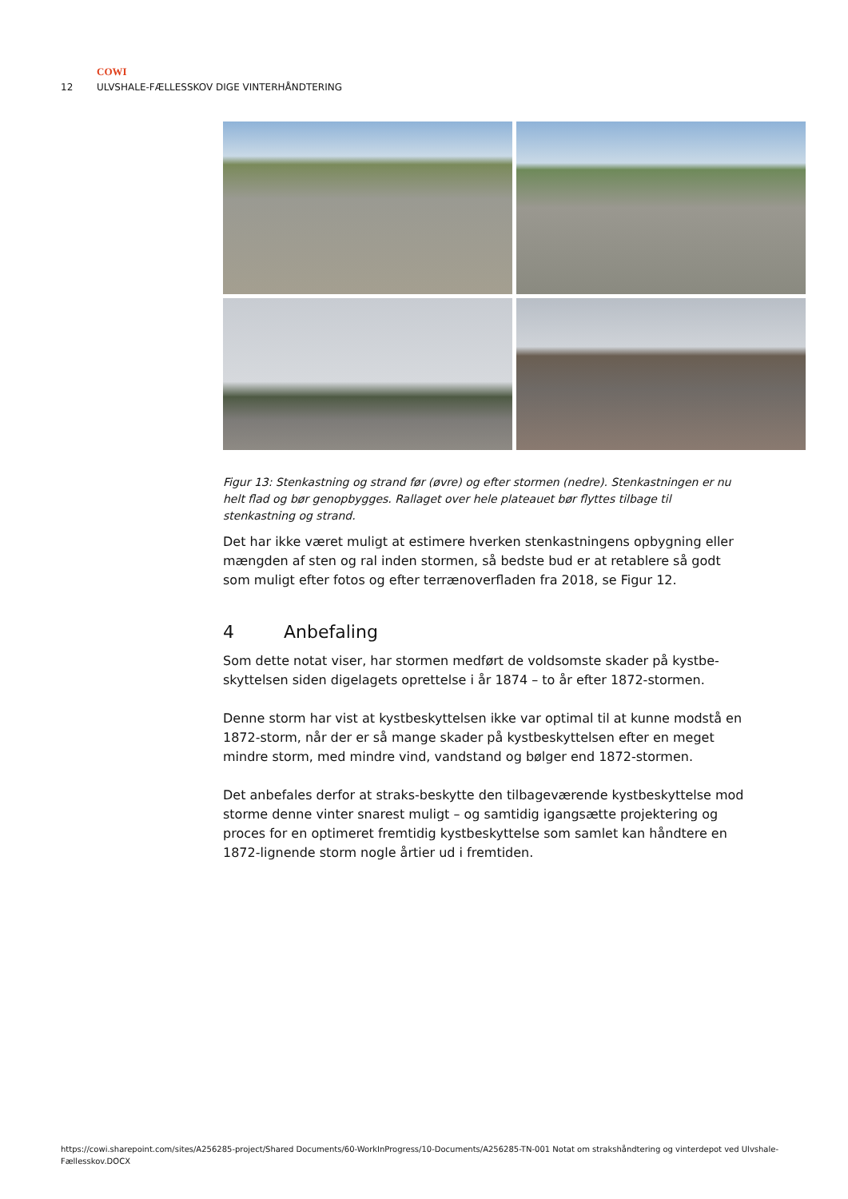COWI
12 ULVSHALE-FÆLLESSKOV DIGE VINTERHÅNDTERING
Figur 13: Stenkastning og strand før (øvre) og efter stormen (nedre). Stenkastningen er nu helt flad og bør genopbygges. Rallaget over hele plateauet bør flyttes tilbage til stenkastning og strand.
Det har ikke været muligt at estimere hverken stenkastningens opbygning eller mængden af sten og ral inden stormen, så bedste bud er at retablere så godt som muligt efter fotos og efter terrænoverfladen fra 2018, se Figur 12.
4 Anbefaling
Som dette notat viser, har stormen medført de voldsomste skader på kystbe-skyttelsen siden digelagets oprettelse i år 1874 – to år efter 1872-stormen.
Denne storm har vist at kystbeskyttelsen ikke var optimal til at kunne modstå en 1872-storm, når der er så mange skader på kystbeskyttelsen efter en meget mindre storm, med mindre vind, vandstand og bølger end 1872-stormen.
Det anbefales derfor at straks-beskytte den tilbageværende kystbeskyttelse mod storme denne vinter snarest muligt – og samtidig igangsætte projektering og proces for en optimeret fremtidig kystbeskyttelse som samlet kan håndtere en 1872-lignende storm nogle årtier ud i fremtiden.
https://cowi.sharepoint.com/sites/A256285-project/Shared Documents/60-WorkInProgress/10-Documents/A256285-TN-001 Notat om strakshåndtering og vinterdepot ved Ulvshale-Fællesskov.DOCX